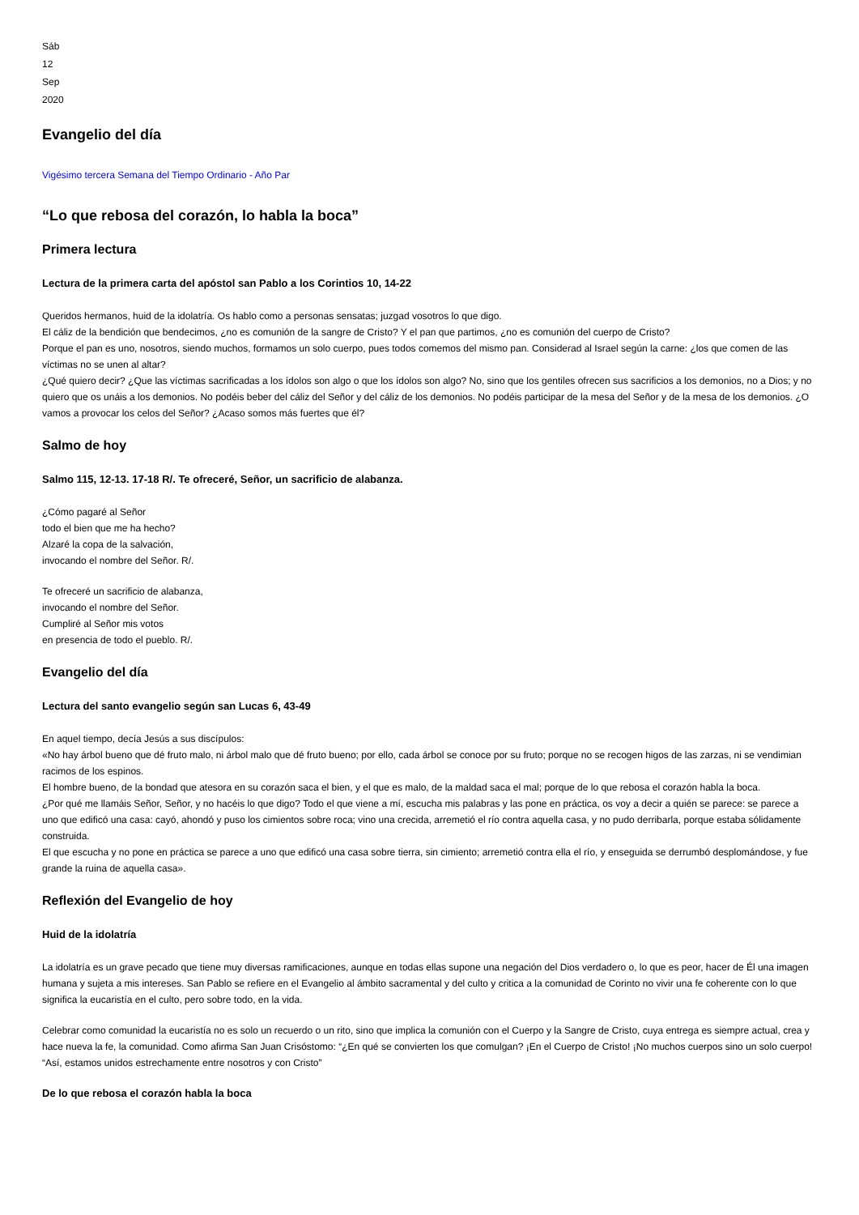Sáb
12
Sep
2020
Evangelio del día
Vigésimo tercera Semana del Tiempo Ordinario - Año Par
“Lo que rebosa del corazón, lo habla la boca”
Primera lectura
Lectura de la primera carta del apóstol san Pablo a los Corintios 10, 14-22
Queridos hermanos, huid de la idolatría. Os hablo como a personas sensatas; juzgad vosotros lo que digo.
El cáliz de la bendición que bendecimos, ¿no es comunión de la sangre de Cristo? Y el pan que partimos, ¿no es comunión del cuerpo de Cristo?
Porque el pan es uno, nosotros, siendo muchos, formamos un solo cuerpo, pues todos comemos del mismo pan. Considerad al Israel según la carne: ¿los que comen de las víctimas no se unen al altar?
¿Qué quiero decir? ¿Que las víctimas sacrificadas a los ídolos son algo o que los ídolos son algo? No, sino que los gentiles ofrecen sus sacrificios a los demonios, no a Dios; y no quiero que os unáis a los demonios. No podéis beber del cáliz del Señor y del cáliz de los demonios. No podéis participar de la mesa del Señor y de la mesa de los demonios. ¿O vamos a provocar los celos del Señor? ¿Acaso somos más fuertes que él?
Salmo de hoy
Salmo 115, 12-13. 17-18 R/. Te ofreceré, Señor, un sacrificio de alabanza.
¿Cómo pagaré al Señor
todo el bien que me ha hecho?
Alzaré la copa de la salvación,
invocando el nombre del Señor. R/.
Te ofreceré un sacrificio de alabanza,
invocando el nombre del Señor.
Cumpliré al Señor mis votos
en presencia de todo el pueblo. R/.
Evangelio del día
Lectura del santo evangelio según san Lucas 6, 43-49
En aquel tiempo, decía Jesús a sus discípulos:
«No hay árbol bueno que dé fruto malo, ni árbol malo que dé fruto bueno; por ello, cada árbol se conoce por su fruto; porque no se recogen higos de las zarzas, ni se vendimian racimos de los espinos.
El hombre bueno, de la bondad que atesora en su corazón saca el bien, y el que es malo, de la maldad saca el mal; porque de lo que rebosa el corazón habla la boca.
¿Por qué me llamáis Señor, Señor, y no hacéis lo que digo? Todo el que viene a mí, escucha mis palabras y las pone en práctica, os voy a decir a quién se parece: se parece a uno que edificó una casa: cayó, ahondó y puso los cimientos sobre roca; vino una crecida, arremetió el río contra aquella casa, y no pudo derribarla, porque estaba sólidamente construida.
El que escucha y no pone en práctica se parece a uno que edificó una casa sobre tierra, sin cimiento; arremetió contra ella el río, y enseguida se derrumbó desplomándose, y fue grande la ruina de aquella casa».
Reflexión del Evangelio de hoy
Huid de la idolatría
La idolatría es un grave pecado que tiene muy diversas ramificaciones, aunque en todas ellas supone una negación del Dios verdadero o, lo que es peor, hacer de Él una imagen humana y sujeta a mis intereses. San Pablo se refiere en el Evangelio al ámbito sacramental y del culto y critica a la comunidad de Corinto no vivir una fe coherente con lo que significa la eucaristía en el culto, pero sobre todo, en la vida.
Celebrar como comunidad la eucaristía no es solo un recuerdo o un rito, sino que implica la comunión con el Cuerpo y la Sangre de Cristo, cuya entrega es siempre actual, crea y hace nueva la fe, la comunidad. Como afirma San Juan Crisóstomo: “¿En qué se convierten los que comulgan? ¡En el Cuerpo de Cristo! ¡No muchos cuerpos sino un solo cuerpo! “Así, estamos unidos estrechamente entre nosotros y con Cristo”
De lo que rebosa el corazón habla la boca